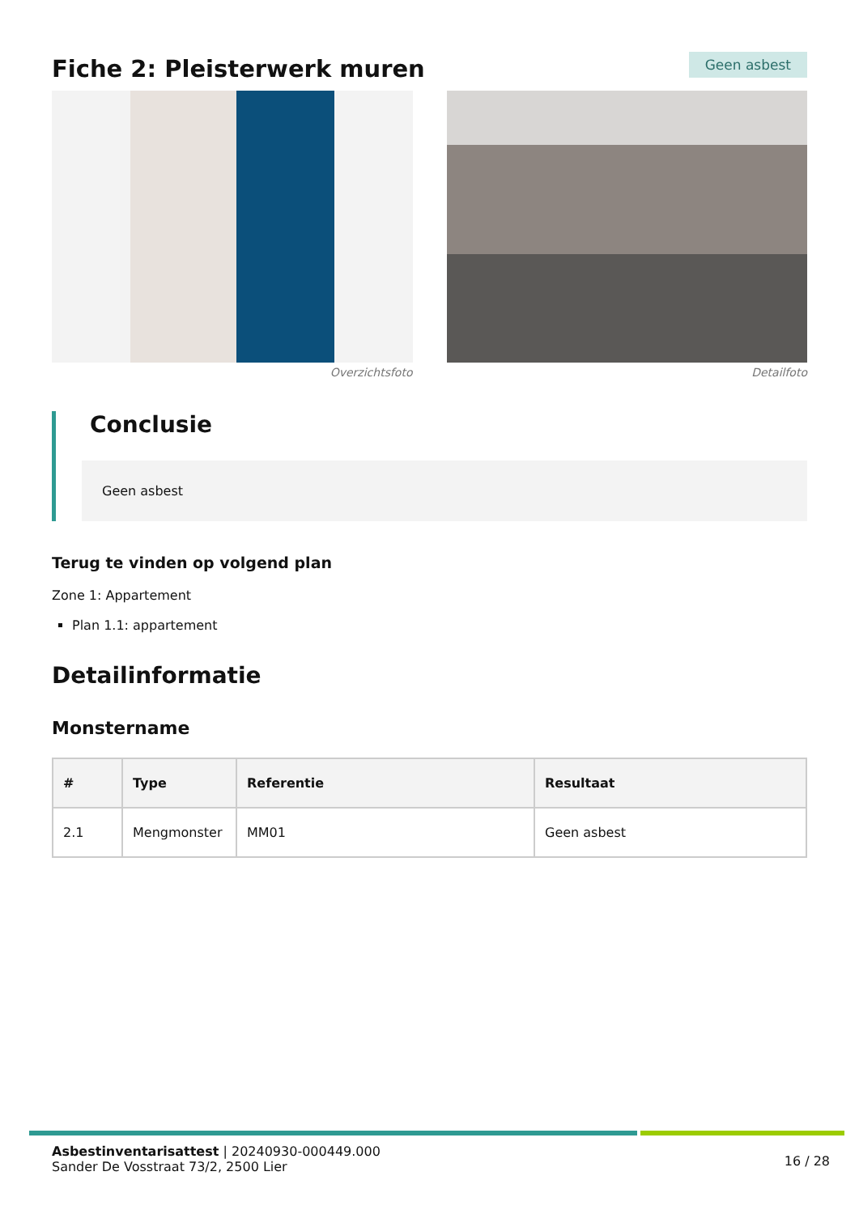Fiche 2: Pleisterwerk muren
Geen asbest
Overzichtsfoto Detailfoto
Conclusie
Geen asbest
Terug te vinden op volgend plan
Zone 1: Appartement
Plan 1.1: appartement
Detailinformatie
Monstername
| # | Type | Referentie | Resultaat |
| --- | --- | --- | --- |
| 2.1 | Mengmonster | MM01 | Geen asbest |
Asbestinventarisattest | 20240930-000449.000
Sander De Vosstraat 73/2, 2500 Lier
16 / 28